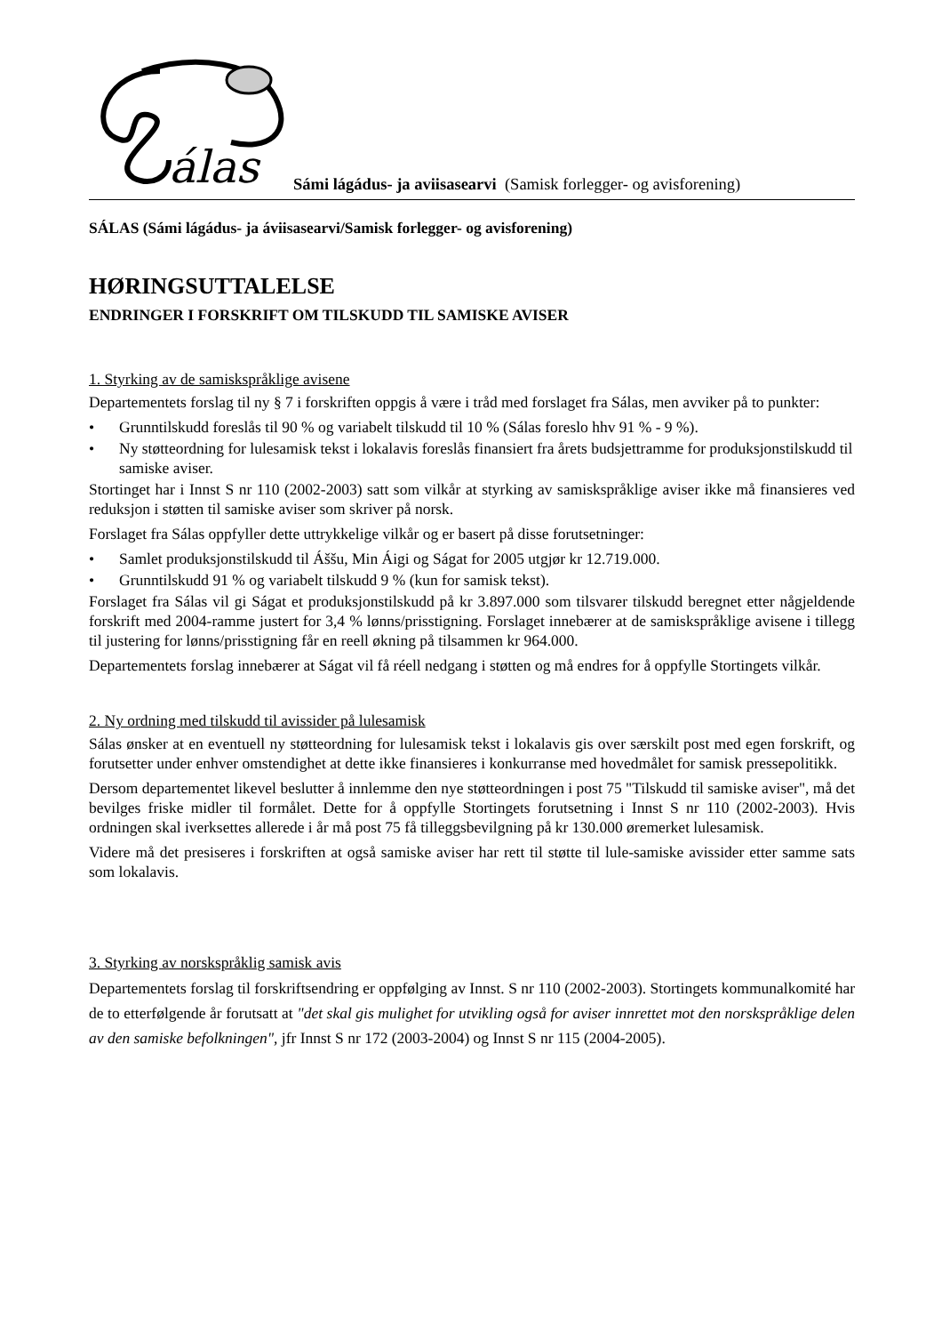álas
Sámi lágádus- ja aviisasearvi (Samisk forlegger- og avisforening)
SÁLAS (Sámi lágádus- ja áviisasearvi/Samisk forlegger- og avisforening)
HØRINGSUTTALELSE
ENDRINGER I FORSKRIFT OM TILSKUDD TIL SAMISKE AVISER
1. Styrking av de samiskspråklige avisene
Departementets forslag til ny § 7 i forskriften oppgis å være i tråd med forslaget fra Sálas, men avviker på to punkter:
• Grunntilskudd foreslås til 90 % og variabelt tilskudd til 10 % (Sálas foreslo hhv 91 % - 9 %).
• Ny støtteordning for lulesamisk tekst i lokalavis foreslås finansiert fra årets budsjettramme for produksjonstilskudd til samiske aviser.
Stortinget har i Innst S nr 110 (2002-2003) satt som vilkår at styrking av samiskspråklige aviser ikke må finansieres ved reduksjon i støtten til samiske aviser som skriver på norsk.
Forslaget fra Sálas oppfyller dette uttrykkelige vilkår og er basert på disse forutsetninger:
• Samlet produksjonstilskudd til Áššu, Min Áigi og Ságat for 2005 utgjør kr 12.719.000.
• Grunntilskudd 91 % og variabelt tilskudd 9 % (kun for samisk tekst).
Forslaget fra Sálas vil gi Ságat et produksjonstilskudd på kr 3.897.000 som tilsvarer tilskudd beregnet etter någjeldende forskrift med 2004-ramme justert for 3,4 % lønns/prisstigning. Forslaget innebærer at de samiskspråklige avisene i tillegg til justering for lønns/prisstigning får en reell økning på tilsammen kr 964.000.
Departementets forslag innebærer at Ságat vil få réell nedgang i støtten og må endres for å oppfylle Stortingets vilkår.
2. Ny ordning med tilskudd til avissider på lulesamisk
Sálas ønsker at en eventuell ny støtteordning for lulesamisk tekst i lokalavis gis over særskilt post med egen forskrift, og forutsetter under enhver omstendighet at dette ikke finansieres i konkurranse med hovedmålet for samisk pressepolitikk.
Dersom departementet likevel beslutter å innlemme den nye støtteordningen i post 75 "Tilskudd til samiske aviser", må det bevilges friske midler til formålet. Dette for å oppfylle Stortingets forutsetning i Innst S nr 110 (2002-2003). Hvis ordningen skal iverksettes allerede i år må post 75 få tilleggsbevilgning på kr 130.000 øremerket lulesamisk.
Videre må det presiseres i forskriften at også samiske aviser har rett til støtte til lule-samiske avissider etter samme sats som lokalavis.
3. Styrking av norskspråklig samisk avis
Departementets forslag til forskriftsendring er oppfølging av Innst. S nr 110 (2002-2003). Stortingets kommunalkomité har de to etterfølgende år forutsatt at "det skal gis mulighet for utvikling også for aviser innrettet mot den norskspråklige delen av den samiske befolkningen", jfr Innst S nr 172 (2003-2004) og Innst S nr 115 (2004-2005).